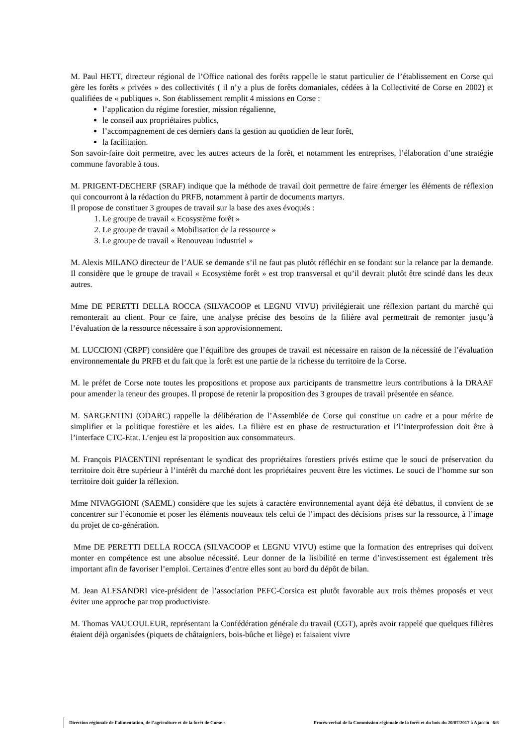M. Paul HETT, directeur régional de l’Office national des forêts rappelle le statut particulier de l’établissement en Corse qui gère les forêts « privées » des collectivités ( il n’y a plus de forêts domaniales, cédées à la Collectivité de Corse en 2002) et qualifiées de « publiques ». Son établissement remplit 4 missions en Corse :
l’application du régime forestier, mission régalienne,
le conseil aux propriétaires publics,
l’accompagnement de ces derniers dans la gestion au quotidien de leur forêt,
la facilitation.
Son savoir-faire doit permettre, avec les autres acteurs de la forêt, et notamment les entreprises, l’élaboration d’une stratégie commune favorable à tous.
M. PRIGENT-DECHERF (SRAF) indique que la méthode de travail doit permettre de faire émerger les éléments de réflexion qui concourront à la rédaction du PRFB, notamment à partir de documents martyrs.
Il propose de constituer 3 groupes de travail sur la base des axes évoqués :
1. Le groupe de travail « Ecosystème forêt »
2. Le groupe de travail « Mobilisation de la ressource »
3. Le groupe de travail « Renouveau industriel »
M. Alexis MILANO directeur de l’AUE se demande s’il ne faut pas plutôt réfléchir en se fondant sur la relance par la demande. Il considère que le groupe de travail « Ecosystème forêt » est trop transversal et qu’il devrait plutôt être scindé dans les deux autres.
Mme DE PERETTI DELLA ROCCA (SILVACOOP et LEGNU VIVU) privilégierait une réflexion partant du marché qui remonterait au client. Pour ce faire, une analyse précise des besoins de la filière aval permettrait de remonter jusqu’à l’évaluation de la ressource nécessaire à son approvisionnement.
M. LUCCIONI (CRPF) considère que l’équilibre des groupes de travail est nécessaire en raison de la nécessité de l’évaluation environnementale du PRFB et du fait que la forêt est une partie de la richesse du territoire de la Corse.
M. le préfet de Corse note toutes les propositions et propose aux participants de transmettre leurs contributions à la DRAAF pour amender la teneur des groupes. Il propose de retenir la proposition des 3 groupes de travail présentée en séance.
M. SARGENTINI (ODARC) rappelle la délibération de l’Assemblée de Corse qui constitue un cadre et a pour mérite de simplifier et la politique forestière et les aides. La filière est en phase de restructuration et l’l’Interprofession doit être à l’interface CTC-Etat. L’enjeu est la proposition aux consommateurs.
M. François PIACENTINI représentant le syndicat des propriétaires forestiers privés estime que le souci de préservation du territoire doit être supérieur à l’intérêt du marché dont les propriétaires peuvent être les victimes. Le souci de l’homme sur son territoire doit guider la réflexion.
Mme NIVAGGIONI (SAEML) considère que les sujets à caractère environnemental ayant déjà été débattus, il convient de se concentrer sur l’économie et poser les éléments nouveaux tels celui de l’impact des décisions prises sur la ressource, à l’image du projet de co-génération.
Mme DE PERETTI DELLA ROCCA (SILVACOOP et LEGNU VIVU) estime que la formation des entreprises qui doivent monter en compétence est une absolue nécessité. Leur donner de la lisibilité en terme d’investissement est également très important afin de favoriser l’emploi. Certaines d’entre elles sont au bord du dépôt de bilan.
M. Jean ALESANDRI vice-président de l’association PEFC-Corsica est plutôt favorable aux trois thèmes proposés et veut éviter une approche par trop productiviste.
M. Thomas VAUCOULEUR, représentant la Confédération générale du travail (CGT), après avoir rappelé que quelques filières étaient déjà organisées (piquets de châtaigniers, bois-bûche et liège) et faisaient vivre
Direction régionale de l’alimentation, de l’agriculture et de la forêt de Corse : Procès-verbal de la Commission régionale de la forêt et du bois du 20/07/2017 à Ajaccio 6/8